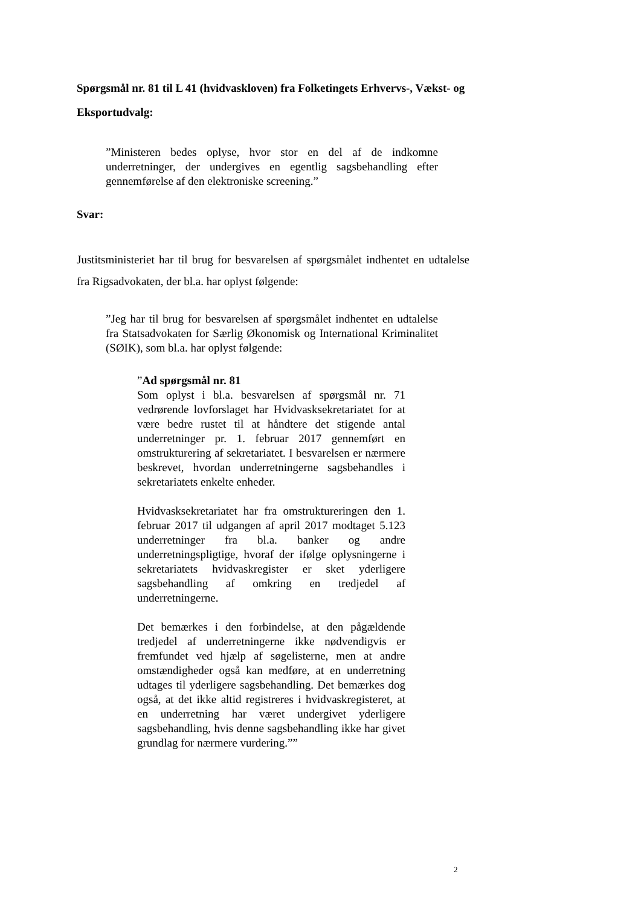Spørgsmål nr. 81 til L 41 (hvidvaskloven) fra Folketingets Erhvervs-, Vækst- og Eksportudvalg:
”Ministeren bedes oplyse, hvor stor en del af de indkomne underretninger, der undergives en egentlig sagsbehandling efter gennemførelse af den elektroniske screening.”
Svar:
Justitsministeriet har til brug for besvarelsen af spørgsmålet indhentet en udtalelse fra Rigsadvokaten, der bl.a. har oplyst følgende:
”Jeg har til brug for besvarelsen af spørgsmålet indhentet en udtalelse fra Statsadvokaten for Særlig Økonomisk og International Kriminalitet (SØIK), som bl.a. har oplyst følgende:
”Ad spørgsmål nr. 81
Som oplyst i bl.a. besvarelsen af spørgsmål nr. 71 vedrørende lovforslaget har Hvidvasksekretariatet for at være bedre rustet til at håndtere det stigende antal underretninger pr. 1. februar 2017 gennemført en omstrukturering af sekretariatet. I besvarelsen er nærmere beskrevet, hvordan underretningerne sagsbehandles i sekretariatets enkelte enheder.
Hvidvasksekretariatet har fra omstruktureringen den 1. februar 2017 til udgangen af april 2017 modtaget 5.123 underretninger fra bl.a. banker og andre underretningspligtige, hvoraf der ifølge oplysningerne i sekretariatets hvidvaskregister er sket yderligere sagsbehandling af omkring en tredjedel af underretningerne.
Det bemærkes i den forbindelse, at den pågældende tredjedel af underretningerne ikke nødvendigvis er fremfundet ved hjælp af søgelisterne, men at andre omstændigheder også kan medføre, at en underretning udtages til yderligere sagsbehandling. Det bemærkes dog også, at det ikke altid registreres i hvidvaskregisteret, at en underretning har været undergivet yderligere sagsbehandling, hvis denne sagsbehandling ikke har givet grundlag for nærmere vurdering.””
2